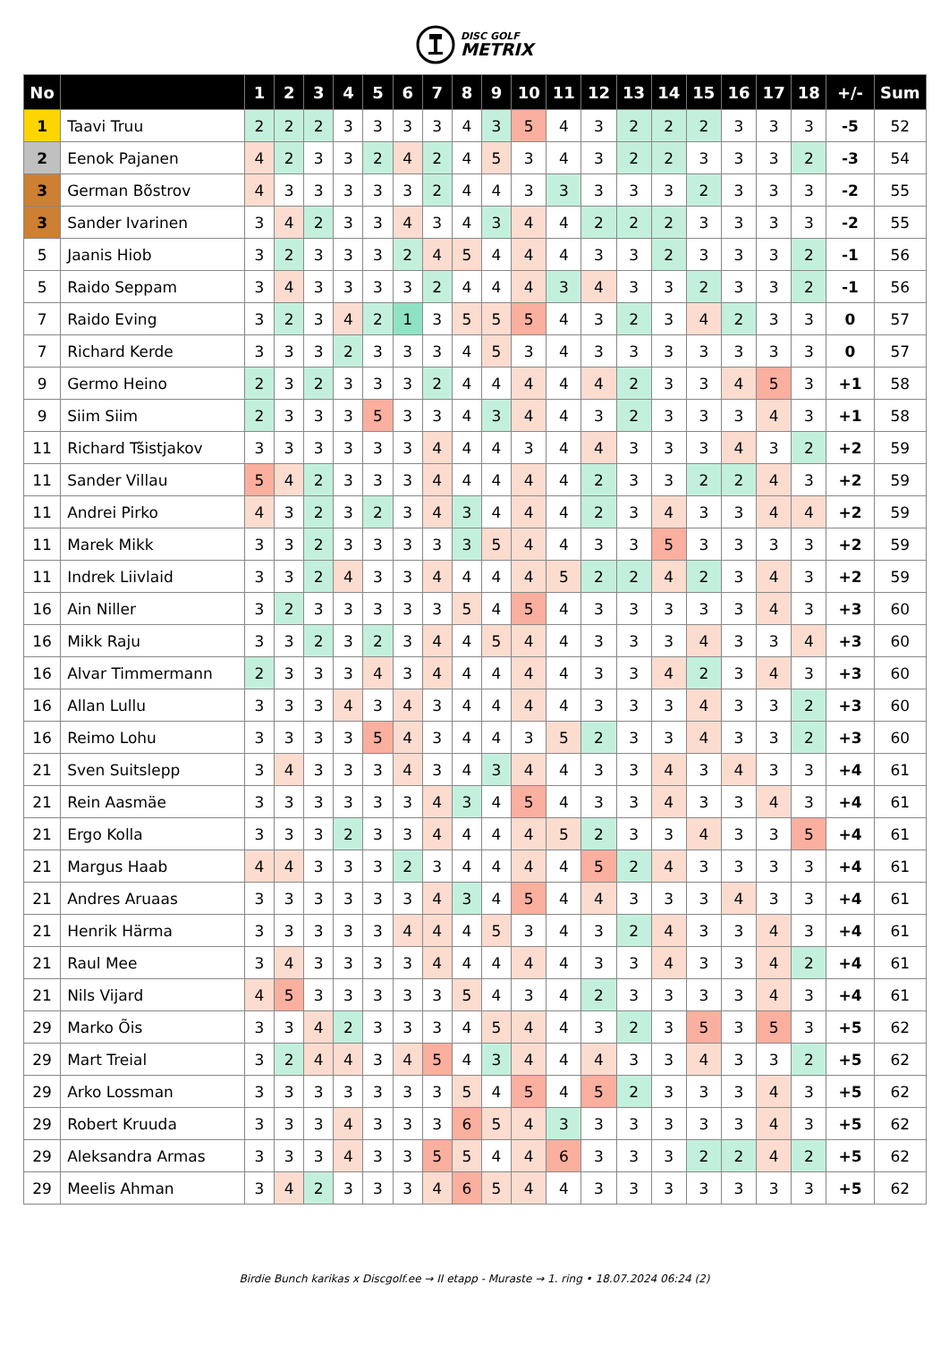DISC GOLF
METRIX
| No | | 1 | 2 | 3 | 4 | 5 | 6 | 7 | 8 | 9 | 10 | 11 | 12 | 13 | 14 | 15 | 16 | 17 | 18 | +/- | Sum |
| --- | --- | --- | --- | --- | --- | --- | --- | --- | --- | --- | --- | --- | --- | --- | --- | --- | --- | --- | --- | --- | --- |
| 1 | Taavi Truu | 2 | 2 | 2 | 3 | 3 | 3 | 3 | 4 | 3 | 5 | 4 | 3 | 2 | 2 | 2 | 3 | 3 | 3 | -5 | 52 |
| 2 | Eenok Pajanen | 4 | 2 | 3 | 3 | 2 | 4 | 2 | 4 | 5 | 3 | 4 | 3 | 2 | 2 | 3 | 3 | 3 | 2 | -3 | 54 |
| 3 | German Bõstrov | 4 | 3 | 3 | 3 | 3 | 3 | 2 | 4 | 4 | 3 | 3 | 3 | 3 | 3 | 2 | 3 | 3 | 3 | -2 | 55 |
| 3 | Sander Ivarinen | 3 | 4 | 2 | 3 | 3 | 4 | 3 | 4 | 3 | 4 | 4 | 2 | 2 | 2 | 3 | 3 | 3 | 3 | -2 | 55 |
| 5 | Jaanis Hiob | 3 | 2 | 3 | 3 | 3 | 2 | 4 | 5 | 4 | 4 | 4 | 3 | 3 | 2 | 3 | 3 | 3 | 2 | -1 | 56 |
| 5 | Raido Seppam | 3 | 4 | 3 | 3 | 3 | 3 | 2 | 4 | 4 | 4 | 3 | 4 | 3 | 3 | 2 | 3 | 3 | 2 | -1 | 56 |
| 7 | Raido Eving | 3 | 2 | 3 | 4 | 2 | 1 | 3 | 5 | 5 | 5 | 4 | 3 | 2 | 3 | 4 | 2 | 3 | 3 | 0 | 57 |
| 7 | Richard Kerde | 3 | 3 | 3 | 2 | 3 | 3 | 3 | 4 | 5 | 3 | 4 | 3 | 3 | 3 | 3 | 3 | 3 | 3 | 0 | 57 |
| 9 | Germo Heino | 2 | 3 | 2 | 3 | 3 | 3 | 2 | 4 | 4 | 4 | 4 | 4 | 2 | 3 | 3 | 4 | 5 | 3 | +1 | 58 |
| 9 | Siim Siim | 2 | 3 | 3 | 3 | 5 | 3 | 3 | 4 | 3 | 4 | 4 | 3 | 2 | 3 | 3 | 3 | 4 | 3 | +1 | 58 |
| 11 | Richard Tšistjakov | 3 | 3 | 3 | 3 | 3 | 3 | 4 | 4 | 4 | 3 | 4 | 4 | 3 | 3 | 3 | 4 | 3 | 2 | +2 | 59 |
| 11 | Sander Villau | 5 | 4 | 2 | 3 | 3 | 3 | 4 | 4 | 4 | 4 | 4 | 2 | 3 | 3 | 2 | 2 | 4 | 3 | +2 | 59 |
| 11 | Andrei Pirko | 4 | 3 | 2 | 3 | 2 | 3 | 4 | 3 | 4 | 4 | 4 | 2 | 3 | 4 | 3 | 3 | 4 | 4 | +2 | 59 |
| 11 | Marek Mikk | 3 | 3 | 2 | 3 | 3 | 3 | 3 | 3 | 5 | 4 | 4 | 3 | 3 | 5 | 3 | 3 | 3 | 3 | +2 | 59 |
| 11 | Indrek Liivlaid | 3 | 3 | 2 | 4 | 3 | 3 | 4 | 4 | 4 | 4 | 5 | 2 | 2 | 4 | 2 | 3 | 4 | 3 | +2 | 59 |
| 16 | Ain Niller | 3 | 2 | 3 | 3 | 3 | 3 | 3 | 5 | 4 | 5 | 4 | 3 | 3 | 3 | 3 | 3 | 4 | 3 | +3 | 60 |
| 16 | Mikk Raju | 3 | 3 | 2 | 3 | 2 | 3 | 4 | 4 | 5 | 4 | 4 | 3 | 3 | 3 | 4 | 3 | 3 | 4 | +3 | 60 |
| 16 | Alvar Timmermann | 2 | 3 | 3 | 3 | 4 | 3 | 4 | 4 | 4 | 4 | 4 | 3 | 3 | 4 | 2 | 3 | 4 | 3 | +3 | 60 |
| 16 | Allan Lullu | 3 | 3 | 3 | 4 | 3 | 4 | 3 | 4 | 4 | 4 | 4 | 3 | 3 | 3 | 4 | 3 | 3 | 2 | +3 | 60 |
| 16 | Reimo Lohu | 3 | 3 | 3 | 3 | 5 | 4 | 3 | 4 | 4 | 3 | 5 | 2 | 3 | 3 | 4 | 3 | 3 | 2 | +3 | 60 |
| 21 | Sven Suitslepp | 3 | 4 | 3 | 3 | 3 | 4 | 3 | 4 | 3 | 4 | 4 | 3 | 3 | 4 | 3 | 4 | 3 | 3 | +4 | 61 |
| 21 | Rein Aasmäe | 3 | 3 | 3 | 3 | 3 | 3 | 4 | 3 | 4 | 5 | 4 | 3 | 3 | 4 | 3 | 3 | 4 | 3 | +4 | 61 |
| 21 | Ergo Kolla | 3 | 3 | 3 | 2 | 3 | 3 | 4 | 4 | 4 | 4 | 5 | 2 | 3 | 3 | 4 | 3 | 3 | 5 | +4 | 61 |
| 21 | Margus Haab | 4 | 4 | 3 | 3 | 3 | 2 | 3 | 4 | 4 | 4 | 4 | 5 | 2 | 4 | 3 | 3 | 3 | 3 | +4 | 61 |
| 21 | Andres Aruaas | 3 | 3 | 3 | 3 | 3 | 3 | 4 | 3 | 4 | 5 | 4 | 4 | 3 | 3 | 3 | 4 | 3 | 3 | +4 | 61 |
| 21 | Henrik Härma | 3 | 3 | 3 | 3 | 3 | 4 | 4 | 4 | 5 | 3 | 4 | 3 | 2 | 4 | 3 | 3 | 4 | 3 | +4 | 61 |
| 21 | Raul Mee | 3 | 4 | 3 | 3 | 3 | 3 | 4 | 4 | 4 | 4 | 4 | 3 | 3 | 4 | 3 | 3 | 4 | 2 | +4 | 61 |
| 21 | Nils Vijard | 4 | 5 | 3 | 3 | 3 | 3 | 3 | 5 | 4 | 3 | 4 | 2 | 3 | 3 | 3 | 3 | 4 | 3 | +4 | 61 |
| 29 | Marko Õis | 3 | 3 | 4 | 2 | 3 | 3 | 3 | 4 | 5 | 4 | 4 | 3 | 2 | 3 | 5 | 3 | 5 | 3 | +5 | 62 |
| 29 | Mart Treial | 3 | 2 | 4 | 4 | 3 | 4 | 5 | 4 | 3 | 4 | 4 | 4 | 3 | 3 | 4 | 3 | 3 | 2 | +5 | 62 |
| 29 | Arko Lossman | 3 | 3 | 3 | 3 | 3 | 3 | 3 | 5 | 4 | 5 | 4 | 5 | 2 | 3 | 3 | 3 | 4 | 3 | +5 | 62 |
| 29 | Robert Kruuda | 3 | 3 | 3 | 4 | 3 | 3 | 3 | 6 | 5 | 4 | 3 | 3 | 3 | 3 | 3 | 3 | 4 | 3 | +5 | 62 |
| 29 | Aleksandra Armas | 3 | 3 | 3 | 4 | 3 | 3 | 5 | 5 | 4 | 4 | 6 | 3 | 3 | 3 | 2 | 2 | 4 | 2 | +5 | 62 |
| 29 | Meelis Ahman | 3 | 4 | 2 | 3 | 3 | 3 | 4 | 6 | 5 | 4 | 4 | 3 | 3 | 3 | 3 | 3 | 3 | 3 | +5 | 62 |
Birdie Bunch karikas x Discgolf.ee → II etapp - Muraste → 1. ring • 18.07.2024 06:24 (2)